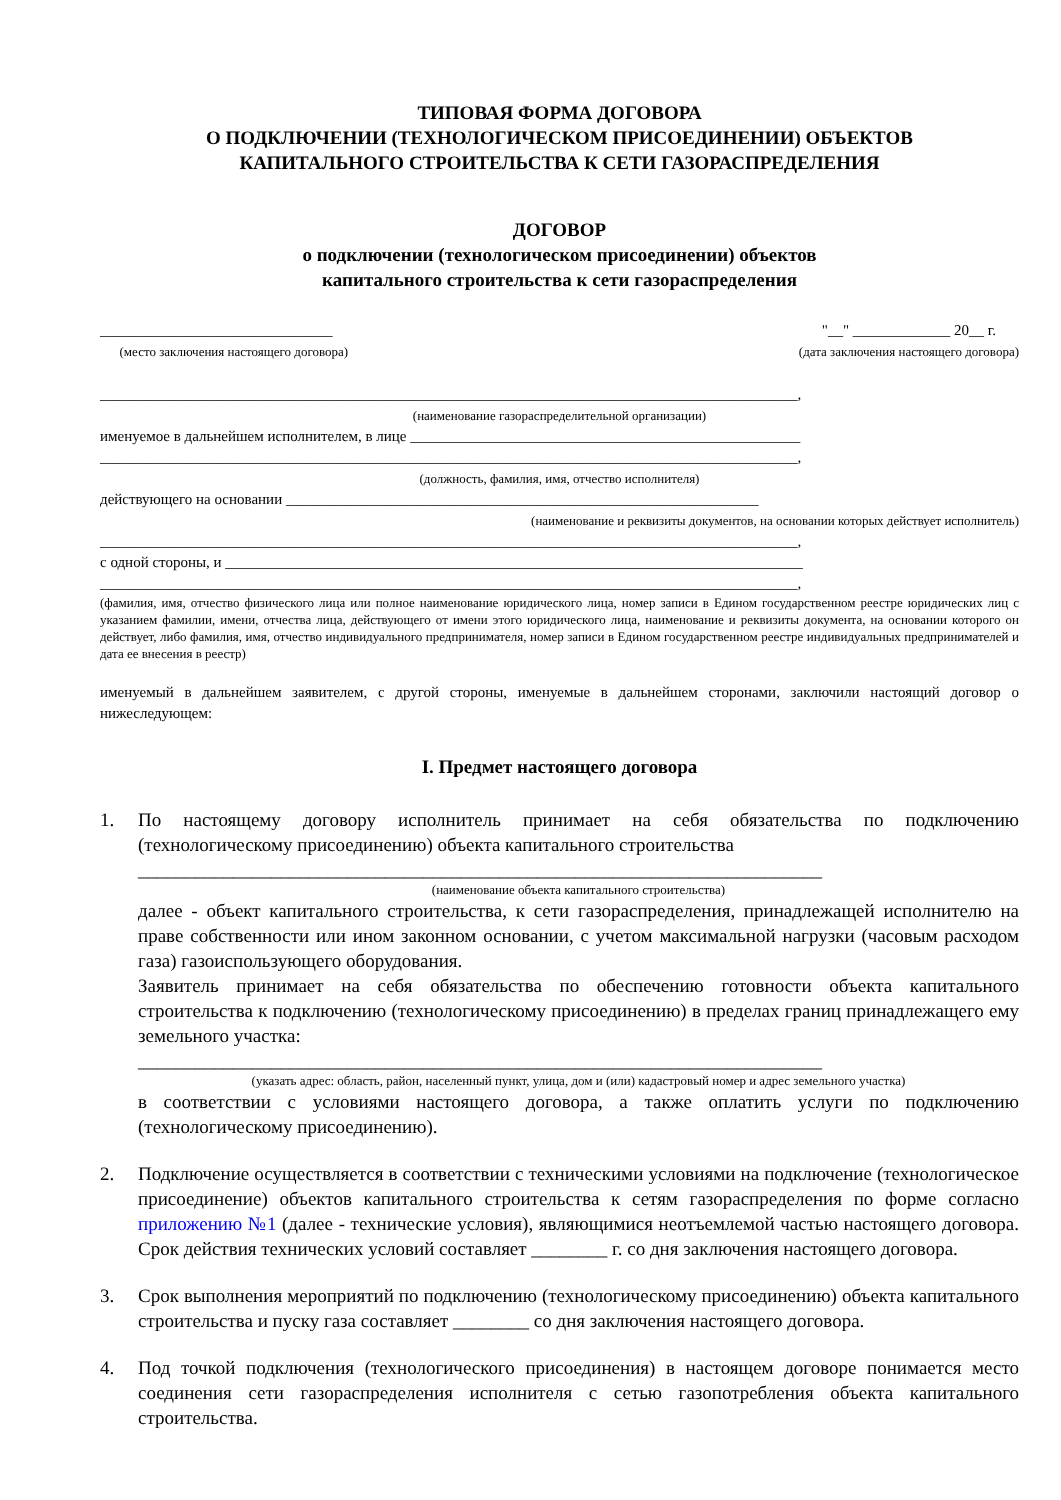ТИПОВАЯ ФОРМА ДОГОВОРА
О ПОДКЛЮЧЕНИИ (ТЕХНОЛОГИЧЕСКОМ ПРИСОЕДИНЕНИИ) ОБЪЕКТОВ
КАПИТАЛЬНОГО СТРОИТЕЛЬСТВА К СЕТИ ГАЗОРАСПРЕДЕЛЕНИЯ
ДОГОВОР
о подключении (технологическом присоединении) объектов
капитального строительства к сети газораспределения
_______________________________
(место заключения настоящего договора)
"__" _____________ 20__ г.
(дата заключения настоящего договора)
_____________________________________________________________________________________________,
(наименование газораспределительной организации)
именуемое в дальнейшем исполнителем, в лице ____________________________________________________
_____________________________________________________________________________________________,
(должность, фамилия, имя, отчество исполнителя)
действующего на основании _______________________________________________________________
(наименование и реквизиты документов, на основании которых действует исполнитель)
_____________________________________________________________________________________________,
с одной стороны, и _____________________________________________________________________________
_____________________________________________________________________________________________,
(фамилия, имя, отчество физического лица или полное наименование юридического лица, номер записи в Едином государственном реестре юридических лиц с указанием фамилии, имени, отчества лица, действующего от имени этого юридического лица, наименование и реквизиты документа, на основании которого он действует, либо фамилия, имя, отчество индивидуального предпринимателя, номер записи в Едином государственном реестре индивидуальных предпринимателей и дата ее внесения в реестр)
именуемый в дальнейшем заявителем, с другой стороны, именуемые в дальнейшем сторонами, заключили настоящий договор о нижеследующем:
I. Предмет настоящего договора
1. По настоящему договору исполнитель принимает на себя обязательства по подключению (технологическому присоединению) объекта капитального строительства
________________________________________________________________________
(наименование объекта капитального строительства)
далее - объект капитального строительства, к сети газораспределения, принадлежащей исполнителю на праве собственности или ином законном основании, с учетом максимальной нагрузки (часовым расходом газа) газоиспользующего оборудования.
Заявитель принимает на себя обязательства по обеспечению готовности объекта капитального строительства к подключению (технологическому присоединению) в пределах границ принадлежащего ему земельного участка:
________________________________________________________________________
(указать адрес: область, район, населенный пункт, улица, дом и (или) кадастровый номер и адрес земельного участка)
в соответствии с условиями настоящего договора, а также оплатить услуги по подключению (технологическому присоединению).
2. Подключение осуществляется в соответствии с техническими условиями на подключение (технологическое присоединение) объектов капитального строительства к сетям газораспределения по форме согласно приложению №1 (далее - технические условия), являющимися неотъемлемой частью настоящего договора. Срок действия технических условий составляет ________ г. со дня заключения настоящего договора.
3. Срок выполнения мероприятий по подключению (технологическому присоединению) объекта капитального строительства и пуску газа составляет ________ со дня заключения настоящего договора.
4. Под точкой подключения (технологического присоединения) в настоящем договоре понимается место соединения сети газораспределения исполнителя с сетью газопотребления объекта капитального строительства.